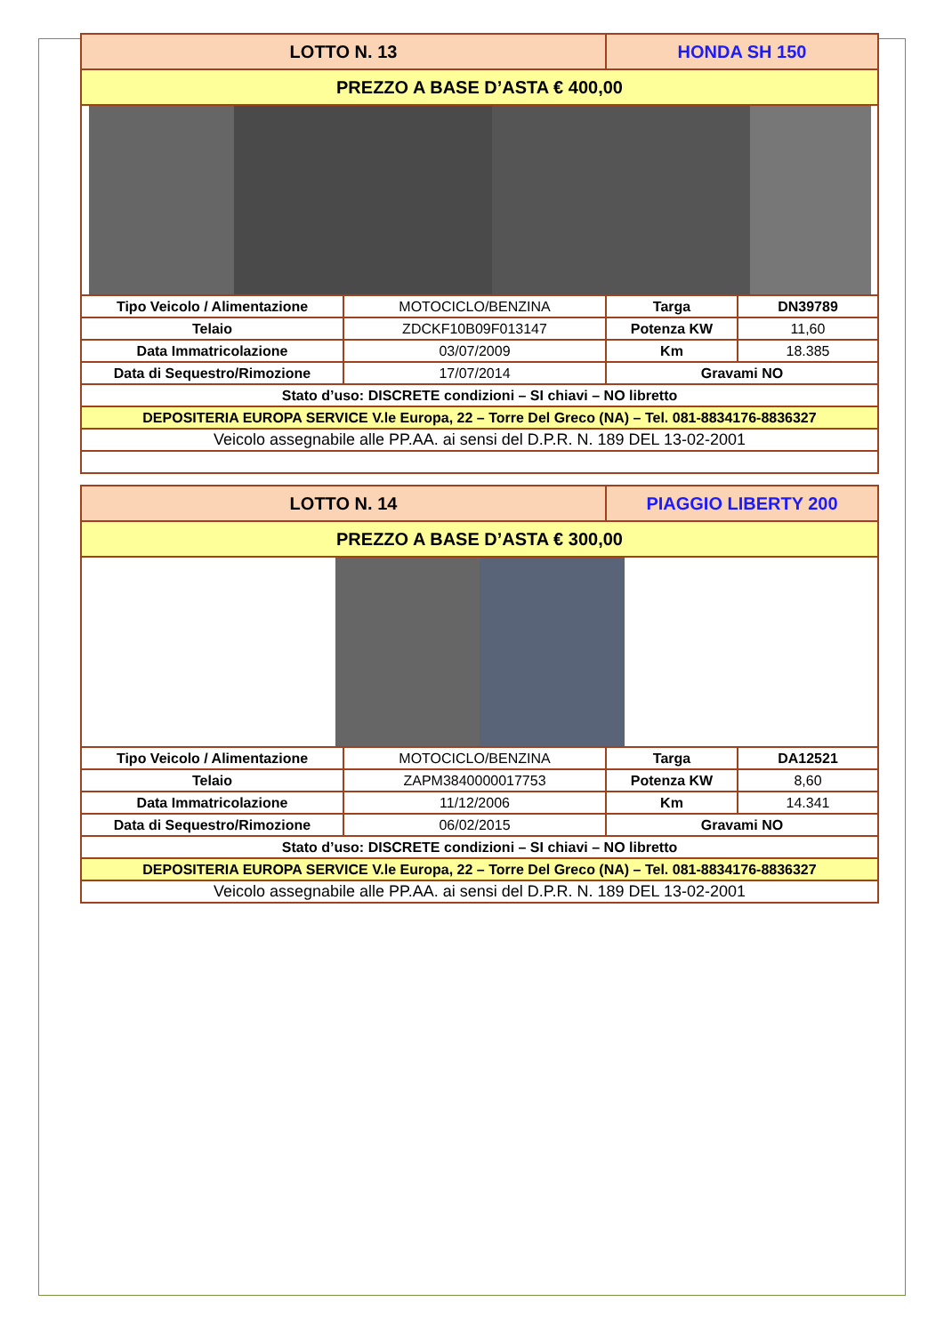| LOTTO N. 13 | | HONDA SH 150 | |
| PREZZO A BASE D’ASTA € 400,00 | | | |
| Tipo Veicolo / Alimentazione | MOTOCICLO/BENZINA | Targa | DN39789 |
| Telaio | ZDCKF10B09F013147 | Potenza KW | 11,60 |
| Data Immatricolazione | 03/07/2009 | Km | 18.385 |
| Data di Sequestro/Rimozione | 17/07/2014 | Gravami NO | |
| Stato d’uso: DISCRETE condizioni – SI chiavi – NO libretto | | | |
| DEPOSITERIA EUROPA SERVICE V.le Europa, 22 – Torre Del Greco (NA) – Tel. 081-8834176-8836327 | | | |
| Veicolo assegnabile alle PP.AA. ai sensi del D.P.R. N. 189 DEL 13-02-2001 | | | |
| LOTTO N. 14 | | PIAGGIO LIBERTY 200 | |
| PREZZO A BASE D’ASTA € 300,00 | | | |
| Tipo Veicolo / Alimentazione | MOTOCICLO/BENZINA | Targa | DA12521 |
| Telaio | ZAPM3840000017753 | Potenza KW | 8,60 |
| Data Immatricolazione | 11/12/2006 | Km | 14.341 |
| Data di Sequestro/Rimozione | 06/02/2015 | Gravami NO | |
| Stato d’uso: DISCRETE condizioni – SI chiavi – NO libretto | | | |
| DEPOSITERIA EUROPA SERVICE V.le Europa, 22 – Torre Del Greco (NA) – Tel. 081-8834176-8836327 | | | |
| Veicolo assegnabile alle PP.AA. ai sensi del D.P.R. N. 189 DEL 13-02-2001 | | | |